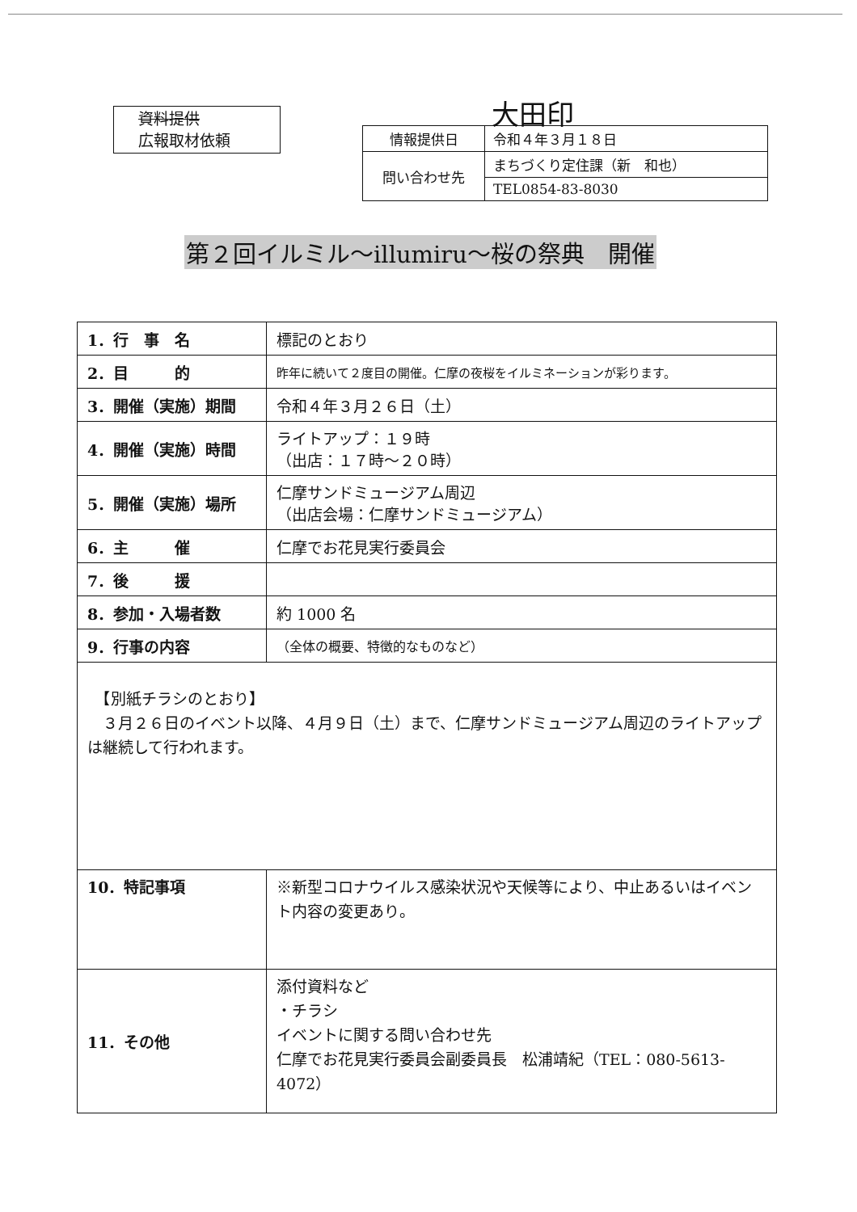資料提供
広報取材依頼
大田印
| 情報提供日 | 令和４年３月１８日 |
| 問い合わせ先 | まちづくり定住課（新 和也） |
| | TEL0854-83-8030 |
第２回イルミル～illumiru～桜の祭典　開催
| 1．行 事 名 | 標記のとおり |
| 2．目 的 | 昨年に続いて２度目の開催。仁摩の夜桜をイルミネーションが彩ります。 |
| 3．開催（実施）期間 | 令和４年３月２６日（土） |
| 4．開催（実施）時間 | ライトアップ：１９時 （出店：１７時～２０時） |
| 5．開催（実施）場所 | 仁摩サンドミュージアム周辺 （出店会場：仁摩サンドミュージアム） |
| 6．主 催 | 仁摩でお花見実行委員会 |
| 7．後 援 | |
| 8．参加・入場者数 | 約 1000 名 |
| 9．行事の内容 | （全体の概要、特徴的なものなど） |
| 【別紙チラシのとおり】 ３月２６日のイベント以降、４月９日（土）まで、仁摩サンドミュージアム周辺のライトアップは継続して行われます。 | |
| 10．特記事項 | ※新型コロナウイルス感染状況や天候等により、中止あるいはイベント内容の変更あり。 |
| 11．その他 | 添付資料など ・チラシ イベントに関する問い合わせ先 仁摩でお花見実行委員会副委員長 松浦靖紀（TEL：080-5613-4072） |